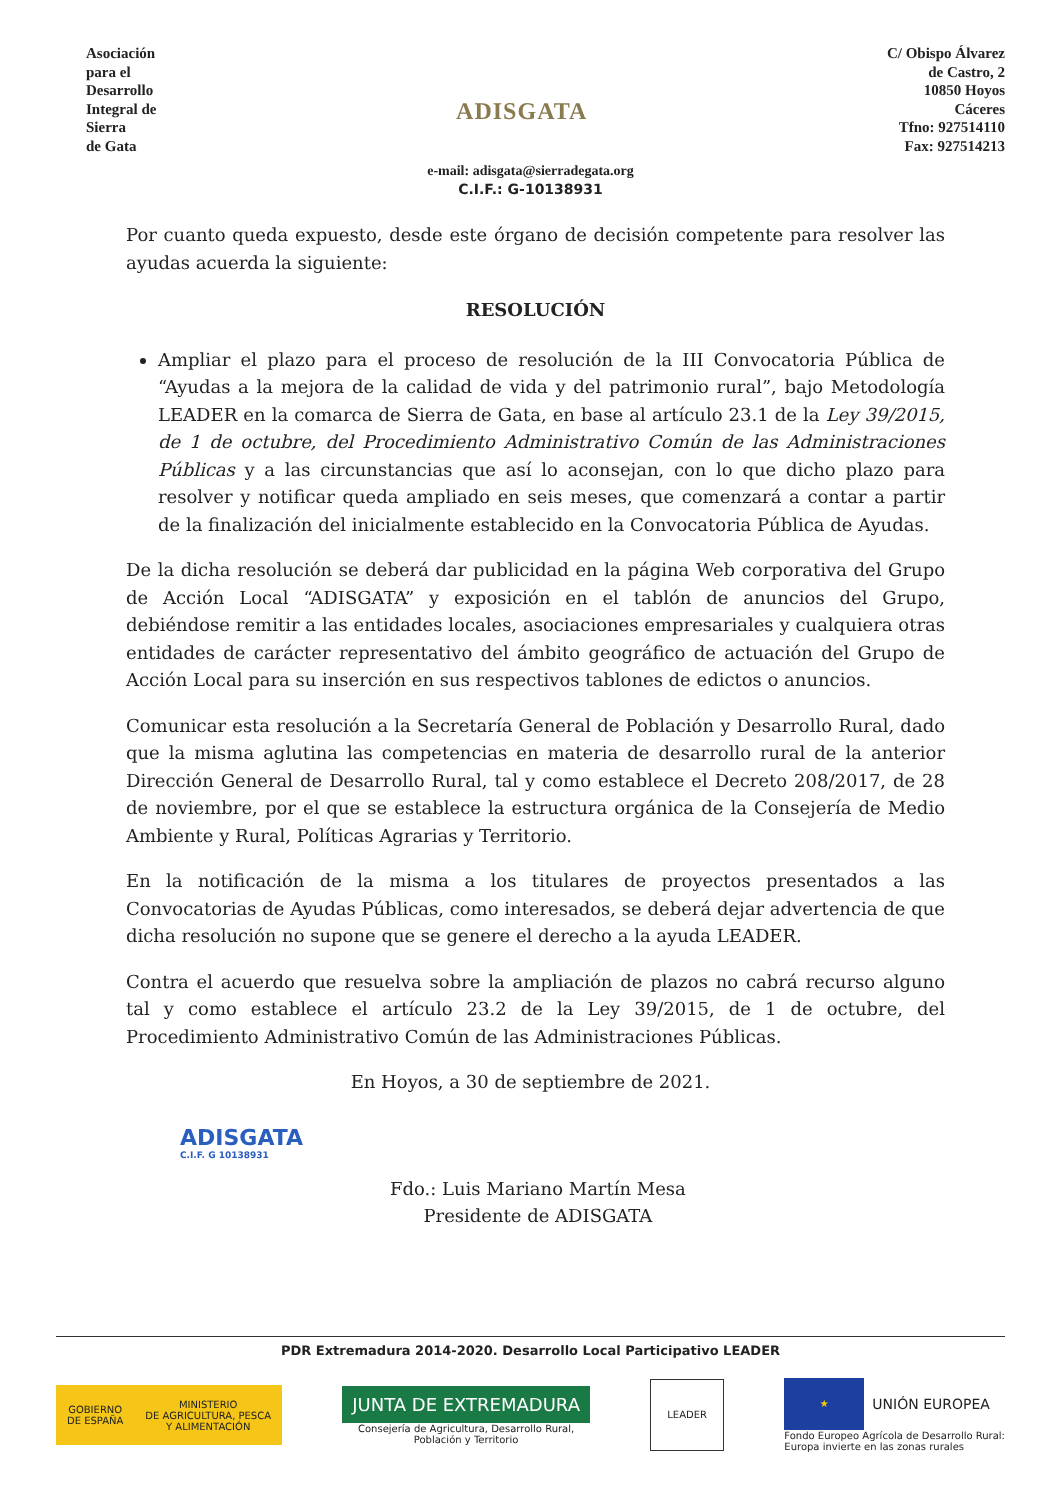Asociación
para el
Desarrollo
Integral de
Sierra
de Gata
ADISGATA
C/ Obispo Álvarez
de Castro, 2
10850 Hoyos
Cáceres
Tfno: 927514110
Fax: 927514213
e-mail: adisgata@sierradegata.org
C.I.F.: G-10138931
Por cuanto queda expuesto, desde este órgano de decisión competente para resolver las ayudas acuerda la siguiente:
RESOLUCIÓN
Ampliar el plazo para el proceso de resolución de la III Convocatoria Pública de “Ayudas a la mejora de la calidad de vida y del patrimonio rural”, bajo Metodología LEADER en la comarca de Sierra de Gata, en base al artículo 23.1 de la Ley 39/2015, de 1 de octubre, del Procedimiento Administrativo Común de las Administraciones Públicas y a las circunstancias que así lo aconsejan, con lo que dicho plazo para resolver y notificar queda ampliado en seis meses, que comenzará a contar a partir de la finalización del inicialmente establecido en la Convocatoria Pública de Ayudas.
De la dicha resolución se deberá dar publicidad en la página Web corporativa del Grupo de Acción Local “ADISGATA” y exposición en el tablón de anuncios del Grupo, debiéndose remitir a las entidades locales, asociaciones empresariales y cualquiera otras entidades de carácter representativo del ámbito geográfico de actuación del Grupo de Acción Local para su inserción en sus respectivos tablones de edictos o anuncios.
Comunicar esta resolución a la Secretaría General de Población y Desarrollo Rural, dado que la misma aglutina las competencias en materia de desarrollo rural de la anterior Dirección General de Desarrollo Rural, tal y como establece el Decreto 208/2017, de 28 de noviembre, por el que se establece la estructura orgánica de la Consejería de Medio Ambiente y Rural, Políticas Agrarias y Territorio.
En la notificación de la misma a los titulares de proyectos presentados a las Convocatorias de Ayudas Públicas, como interesados, se deberá dejar advertencia de que dicha resolución no supone que se genere el derecho a la ayuda LEADER.
Contra el acuerdo que resuelva sobre la ampliación de plazos no cabrá recurso alguno tal y como establece el artículo 23.2 de la Ley 39/2015, de 1 de octubre, del Procedimiento Administrativo Común de las Administraciones Públicas.
En Hoyos, a 30 de septiembre de 2021.
ADISGATA
C.I.F. G 10138931
Fdo.: Luis Mariano Martín Mesa
Presidente de ADISGATA
PDR Extremadura 2014-2020. Desarrollo Local Participativo LEADER
GOBIERNO
DE ESPAÑA MINISTERIO
DE AGRICULTURA, PESCA
Y ALIMENTACIÓN
JUNTA DE EXTREMADURA
Consejería de Agricultura, Desarrollo Rural,
Población y Territorio
LEADER
★
UNIÓN EUROPEA
Fondo Europeo Agrícola de Desarrollo Rural:
Europa invierte en las zonas rurales